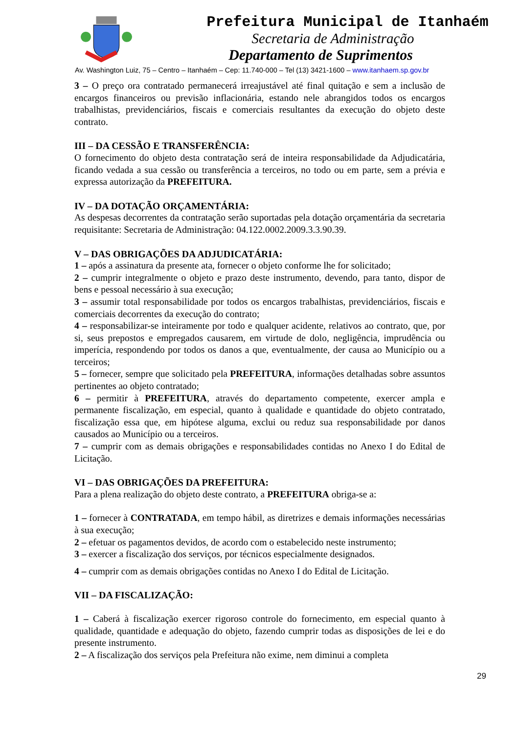Prefeitura Municipal de Itanhaém
Secretaria de Administração
Departamento de Suprimentos
Av. Washington Luiz, 75 – Centro – Itanhaém – Cep: 11.740-000 – Tel (13) 3421-1600 – www.itanhaem.sp.gov.br
3 – O preço ora contratado permanecerá irreajustável até final quitação e sem a inclusão de encargos financeiros ou previsão inflacionária, estando nele abrangidos todos os encargos trabalhistas, previdenciários, fiscais e comerciais resultantes da execução do objeto deste contrato.
III – DA CESSÃO E TRANSFERÊNCIA:
O fornecimento do objeto desta contratação será de inteira responsabilidade da Adjudicatária, ficando vedada a sua cessão ou transferência a terceiros, no todo ou em parte, sem a prévia e expressa autorização da PREFEITURA.
IV – DA DOTAÇÃO ORÇAMENTÁRIA:
As despesas decorrentes da contratação serão suportadas pela dotação orçamentária da secretaria requisitante: Secretaria de Administração: 04.122.0002.2009.3.3.90.39.
V – DAS OBRIGAÇÕES DA ADJUDICATÁRIA:
1 – após a assinatura da presente ata, fornecer o objeto conforme lhe for solicitado;
2 – cumprir integralmente o objeto e prazo deste instrumento, devendo, para tanto, dispor de bens e pessoal necessário à sua execução;
3 – assumir total responsabilidade por todos os encargos trabalhistas, previdenciários, fiscais e comerciais decorrentes da execução do contrato;
4 – responsabilizar-se inteiramente por todo e qualquer acidente, relativos ao contrato, que, por si, seus prepostos e empregados causarem, em virtude de dolo, negligência, imprudência ou imperícia, respondendo por todos os danos a que, eventualmente, der causa ao Município ou a terceiros;
5 – fornecer, sempre que solicitado pela PREFEITURA, informações detalhadas sobre assuntos pertinentes ao objeto contratado;
6 – permitir à PREFEITURA, através do departamento competente, exercer ampla e permanente fiscalização, em especial, quanto à qualidade e quantidade do objeto contratado, fiscalização essa que, em hipótese alguma, exclui ou reduz sua responsabilidade por danos causados ao Município ou a terceiros.
7 – cumprir com as demais obrigações e responsabilidades contidas no Anexo I do Edital de Licitação.
VI – DAS OBRIGAÇÕES DA PREFEITURA:
Para a plena realização do objeto deste contrato, a PREFEITURA obriga-se a:
1 – fornecer à CONTRATADA, em tempo hábil, as diretrizes e demais informações necessárias à sua execução;
2 – efetuar os pagamentos devidos, de acordo com o estabelecido neste instrumento;
3 – exercer a fiscalização dos serviços, por técnicos especialmente designados.
4 – cumprir com as demais obrigações contidas no Anexo I do Edital de Licitação.
VII – DA FISCALIZAÇÃO:
1 – Caberá à fiscalização exercer rigoroso controle do fornecimento, em especial quanto à qualidade, quantidade e adequação do objeto, fazendo cumprir todas as disposições de lei e do presente instrumento.
2 – A fiscalização dos serviços pela Prefeitura não exime, nem diminui a completa
29